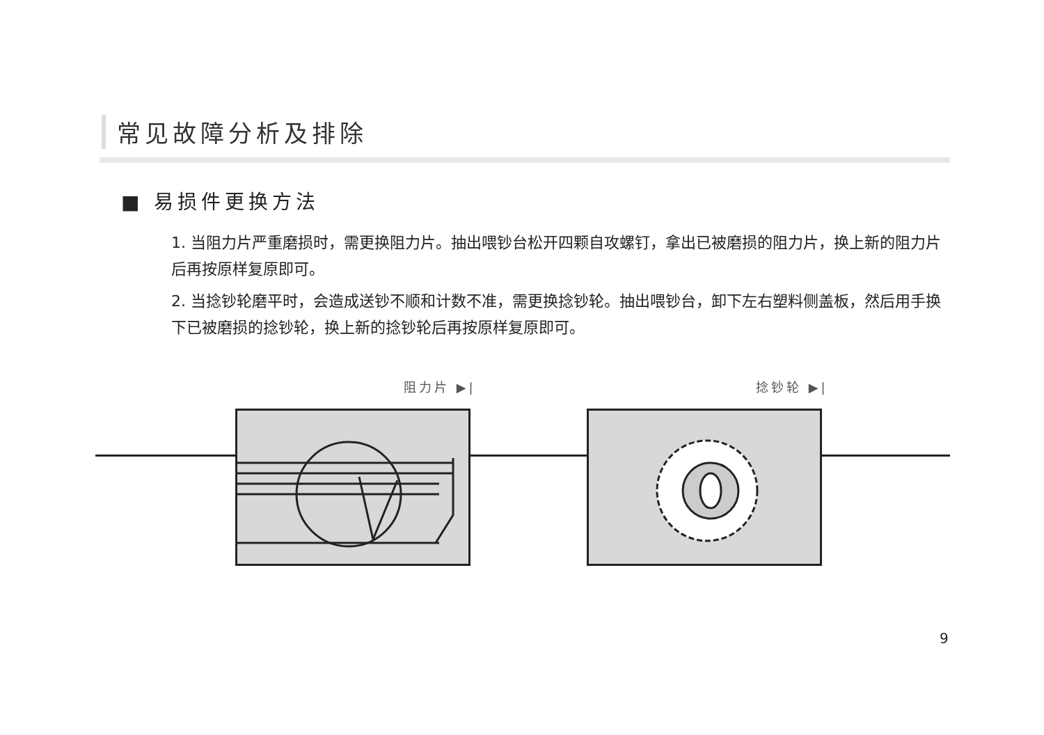常见故障分析及排除
■ 易损件更换方法
1. 当阻力片严重磨损时，需更换阻力片。抽出喂钞台松开四颗自攻螺钉，拿出已被磨损的阻力片，换上新的阻力片后再按原样复原即可。
2. 当捻钞轮磨平时，会造成送钞不顺和计数不准，需更换捻钞轮。抽出喂钞台，卸下左右塑料侧盖板，然后用手换下已被磨损的捻钞轮，换上新的捻钞轮后再按原样复原即可。
阻力片 ▶| 捻钞轮 ▶|
9